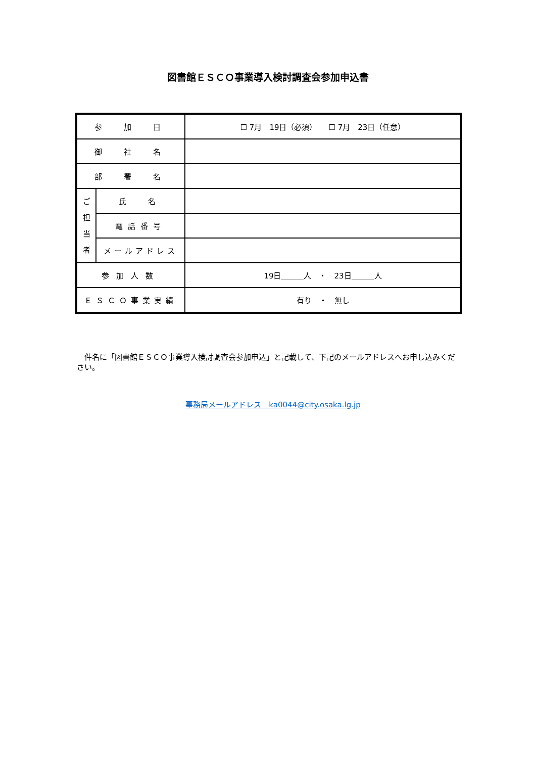図書館ＥＳＣＯ事業導入検討調査会参加申込書
| 参 加 日 | | ☐ 7月 19日（必須） ☐ 7月 23日（任意） |
| 御 社 名 | | |
| 部 署 名 | | |
| ご 担 当 者 | 氏 名 | |
| | 電話番号 | |
| | メールアドレス | |
| 参加人数 | | 19日＿＿＿人 ・ 23日＿＿＿人 |
| ＥＳＣＯ事業実績 | | 有り ・ 無し |
　件名に「図書館ＥＳＣＯ事業導入検討調査会参加申込」と記載して、下記のメールアドレスへお申し込みください。
事務局メールアドレス　ka0044@city.osaka.lg.jp